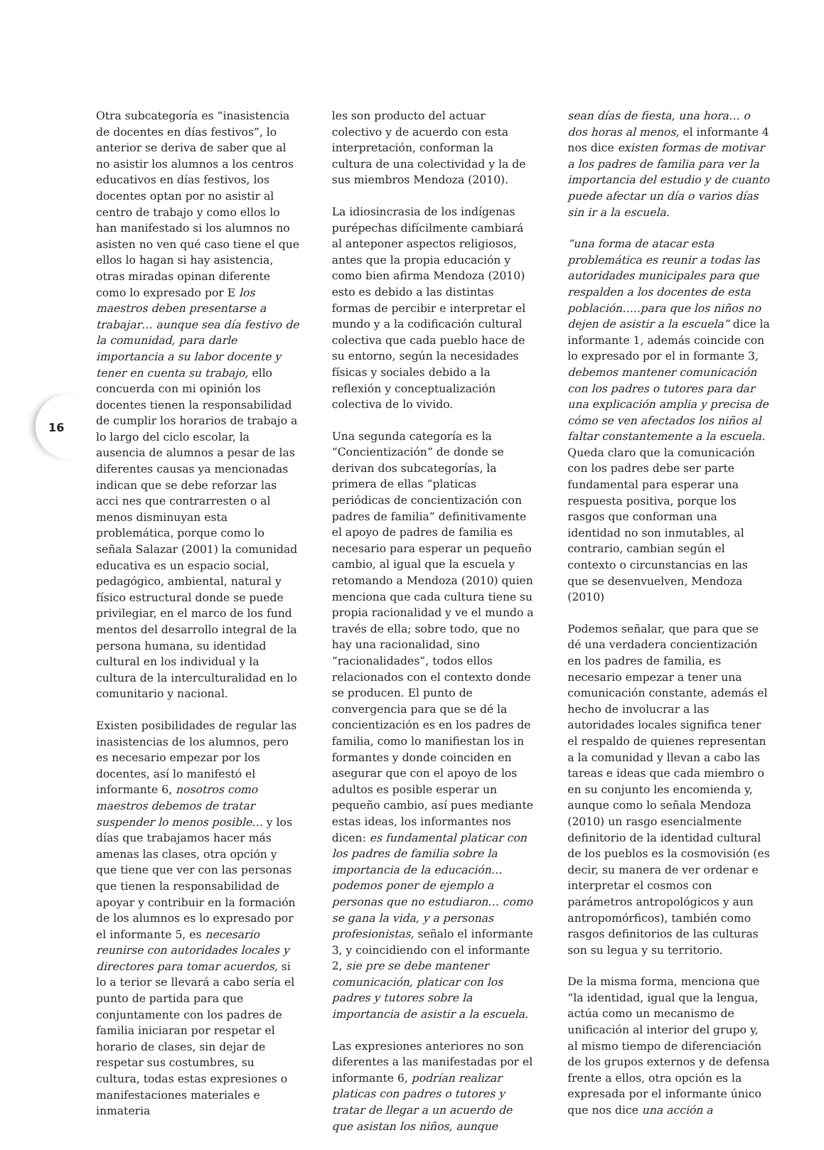16
Otra subcategoría es “inasistencia de docentes en días festivos”, lo anterior se deriva de saber que al no asistir los alumnos a los centros educativos en días festivos, los docentes optan por no asistir al centro de trabajo y como ellos lo han manifestado si los alumnos no asisten no ven qué caso tiene el que ellos lo hagan si hay asistencia, otras miradas opinan diferente como lo expresado por E los maestros deben presentarse a trabajar… aunque sea día festivo de la comunidad, para darle importancia a su labor docente y tener en cuenta su trabajo, ello concuerda con mi opinión los docentes tienen la responsabilidad de cumplir los horarios de trabajo a lo largo del ciclo escolar, la ausencia de alumnos a pesar de las diferentes causas ya mencionadas indican que se debe reforzar las acci nes que contrarresten o al menos disminuyan esta problemática, porque como lo señala Salazar (2001) la comunidad educativa es un espacio social, pedagógico, ambiental, natural y físico estructural donde se puede privilegiar, en el marco de los fund mentos del desarrollo integral de la persona humana, su identidad cultural en los individual y la cultura de la interculturalidad en lo comunitario y nacional.
Existen posibilidades de regular las inasistencias de los alumnos, pero es necesario empezar por los docentes, así lo manifestó el informante 6, nosotros como maestros debemos de tratar suspender lo menos posible… y los días que trabajamos hacer más amenas las clases, otra opción y que tiene que ver con las personas que tienen la responsabilidad de apoyar y contribuir en la formación de los alumnos es lo expresado por el informante 5, es necesario reunirse con autoridades locales y directores para tomar acuerdos, si lo a terior se llevará a cabo sería el punto de partida para que conjuntamente con los padres de familia iniciaran por respetar el horario de clases, sin dejar de respetar sus costumbres, su cultura, todas estas expresiones o manifestaciones materiales e inmateria
les son producto del actuar colectivo y de acuerdo con esta interpretación, conforman la cultura de una colectividad y la de sus miembros Mendoza (2010).
La idiosincrasia de los indígenas purépechas difícilmente cambiará al anteponer aspectos religiosos, antes que la propia educación y como bien afirma Mendoza (2010) esto es debido a las distintas formas de percibir e interpretar el mundo y a la codificación cultural colectiva que cada pueblo hace de su entorno, según la necesidades físicas y sociales debido a la reflexión y conceptualización colectiva de lo vivido.
Una segunda categoría es la “Concientización” de donde se derivan dos subcategorías, la primera de ellas “platicas periódicas de concientización con padres de familia” definitivamente el apoyo de padres de familia es necesario para esperar un pequeño cambio, al igual que la escuela y retomando a Mendoza (2010) quien menciona que cada cultura tiene su propia racionalidad y ve el mundo a través de ella; sobre todo, que no hay una racionalidad, sino “racionalidades”, todos ellos relacionados con el contexto donde se producen. El punto de convergencia para que se dé la concientización es en los padres de familia, como lo manifiestan los in formantes y donde coinciden en asegurar que con el apoyo de los adultos es posible esperar un pequeño cambio, así pues mediante estas ideas, los informantes nos dicen: es fundamental platicar con los padres de familia sobre la importancia de la educación… podemos poner de ejemplo a personas que no estudiaron… como se gana la vida, y a personas profesionistas, señalo el informante 3, y coincidiendo con el informante 2, sie pre se debe mantener comunicación, platicar con los padres y tutores sobre la importancia de asistir a la escuela.
Las expresiones anteriores no son diferentes a las manifestadas por el informante 6, podrían realizar platicas con padres o tutores y tratar de llegar a un acuerdo de que asistan los niños, aunque
sean días de fiesta, una hora… o dos horas al menos, el informante 4 nos dice existen formas de motivar a los padres de familia para ver la importancia del estudio y de cuanto puede afectar un día o varios días sin ir a la escuela.
“una forma de atacar esta problemática es reunir a todas las autoridades municipales para que respalden a los docentes de esta población…..para que los niños no dejen de asistir a la escuela” dice la informante 1, además coincide con lo expresado por el in formante 3, debemos mantener comunicación con los padres o tutores para dar una explicación amplia y precisa de cómo se ven afectados los niños al faltar constantemente a la escuela. Queda claro que la comunicación con los padres debe ser parte fundamental para esperar una respuesta positiva, porque los rasgos que conforman una identidad no son inmutables, al contrario, cambian según el contexto o circunstancias en las que se desenvuelven, Mendoza (2010)
Podemos señalar, que para que se dé una verdadera concientización en los padres de familia, es necesario empezar a tener una comunicación constante, además el hecho de involucrar a las autoridades locales significa tener el respaldo de quienes representan a la comunidad y llevan a cabo las tareas e ideas que cada miembro o en su conjunto les encomienda y, aunque como lo señala Mendoza (2010) un rasgo esencialmente definitorio de la identidad cultural de los pueblos es la cosmovisión (es decir, su manera de ver ordenar e interpretar el cosmos con parámetros antropológicos y aun antropomórficos), también como rasgos definitorios de las culturas son su legua y su territorio.
De la misma forma, menciona que “la identidad, igual que la lengua, actúa como un mecanismo de unificación al interior del grupo y, al mismo tiempo de diferenciación de los grupos externos y de defensa frente a ellos, otra opción es la expresada por el informante único que nos dice una acción a